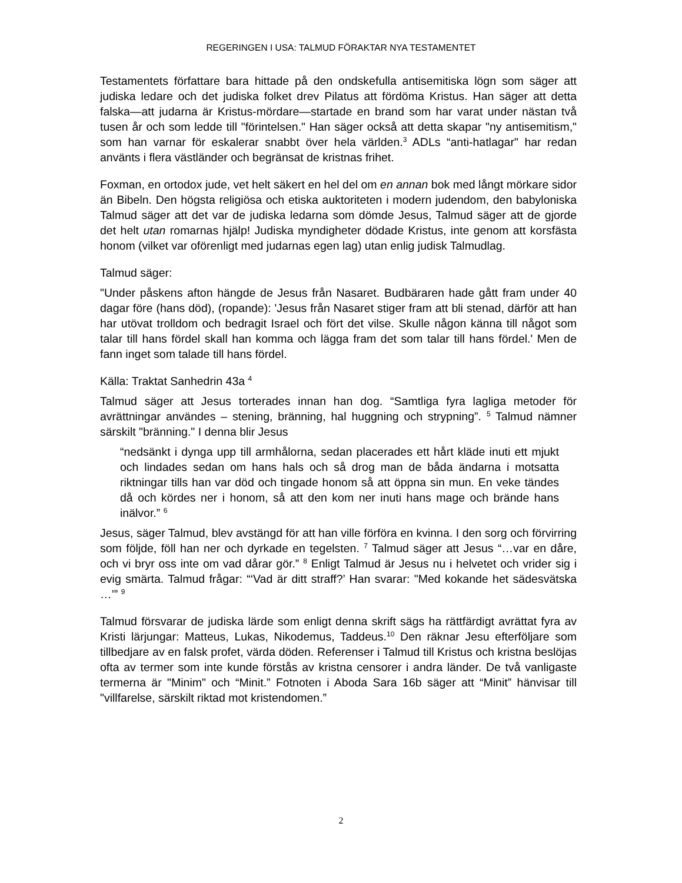REGERINGEN I USA: TALMUD FÖRAKTAR NYA TESTAMENTET
Testamentets författare bara hittade på den ondskefulla antisemitiska lögn som säger att judiska ledare och det judiska folket drev Pilatus att fördöma Kristus. Han säger att detta falska—att judarna är Kristus-mördare—startade en brand som har varat under nästan två tusen år och som ledde till "förintelsen." Han säger också att detta skapar "ny antisemitism," som han varnar för eskalerar snabbt över hela världen.<sup>3</sup> ADLs “anti-hatlagar" har redan använts i flera västländer och begränsat de kristnas frihet.
Foxman, en ortodox jude, vet helt säkert en hel del om en annan bok med långt mörkare sidor än Bibeln. Den högsta religiösa och etiska auktoriteten i modern judendom, den babyloniska Talmud säger att det var de judiska ledarna som dömde Jesus, Talmud säger att de gjorde det helt utan romarnas hjälp! Judiska myndigheter dödade Kristus, inte genom att korsfästa honom (vilket var oförenligt med judarnas egen lag) utan enlig judisk Talmudlag.
Talmud säger:
"Under påskens afton hängde de Jesus från Nasaret. Budbäraren hade gått fram under 40 dagar före (hans död), (ropande): 'Jesus från Nasaret stiger fram att bli stenad, därför att han har utövat trolldom och bedragit Israel och fört det vilse. Skulle någon känna till något som talar till hans fördel skall han komma och lägga fram det som talar till hans fördel.' Men de fann inget som talade till hans fördel.
Källa: Traktat Sanhedrin 43a <sup>4</sup>
Talmud säger att Jesus torterades innan han dog. “Samtliga fyra lagliga metoder för avrättningar användes – stening, bränning, hal huggning och strypning”. <sup>5</sup> Talmud nämner särskilt "bränning." I denna blir Jesus
“nedsänkt i dynga upp till armhålorna, sedan placerades ett hårt kläde inuti ett mjukt och lindades sedan om hans hals och så drog man de båda ändarna i motsatta riktningar tills han var död och tingade honom så att öppna sin mun. En veke tändes då och kördes ner i honom, så att den kom ner inuti hans mage och brände hans inälvor.” <sup>6</sup>
Jesus, säger Talmud, blev avstängd för att han ville förföra en kvinna. I den sorg och förvirring som följde, föll han ner och dyrkade en tegelsten. <sup>7</sup> Talmud säger att Jesus “…var en dåre, och vi bryr oss inte om vad dårar gör.” <sup>8</sup> Enligt Talmud är Jesus nu i helvetet och vrider sig i evig smärta. Talmud frågar: “‘Vad är ditt straff?’ Han svarar: "Med kokande het sädesvätska …’” <sup>9</sup>
Talmud försvarar de judiska lärde som enligt denna skrift sägs ha rättfärdigt avrättat fyra av Kristi lärjungar: Matteus, Lukas, Nikodemus, Taddeus.<sup>10</sup> Den räknar Jesu efterföljare som tillbedjare av en falsk profet, värda döden. Referenser i Talmud till Kristus och kristna beslöjas ofta av termer som inte kunde förstås av kristna censorer i andra länder. De två vanligaste termerna är "Minim" och “Minit.” Fotnoten i Aboda Sara 16b säger att “Minit” hänvisar till "villfarelse, särskilt riktad mot kristendomen.”
2